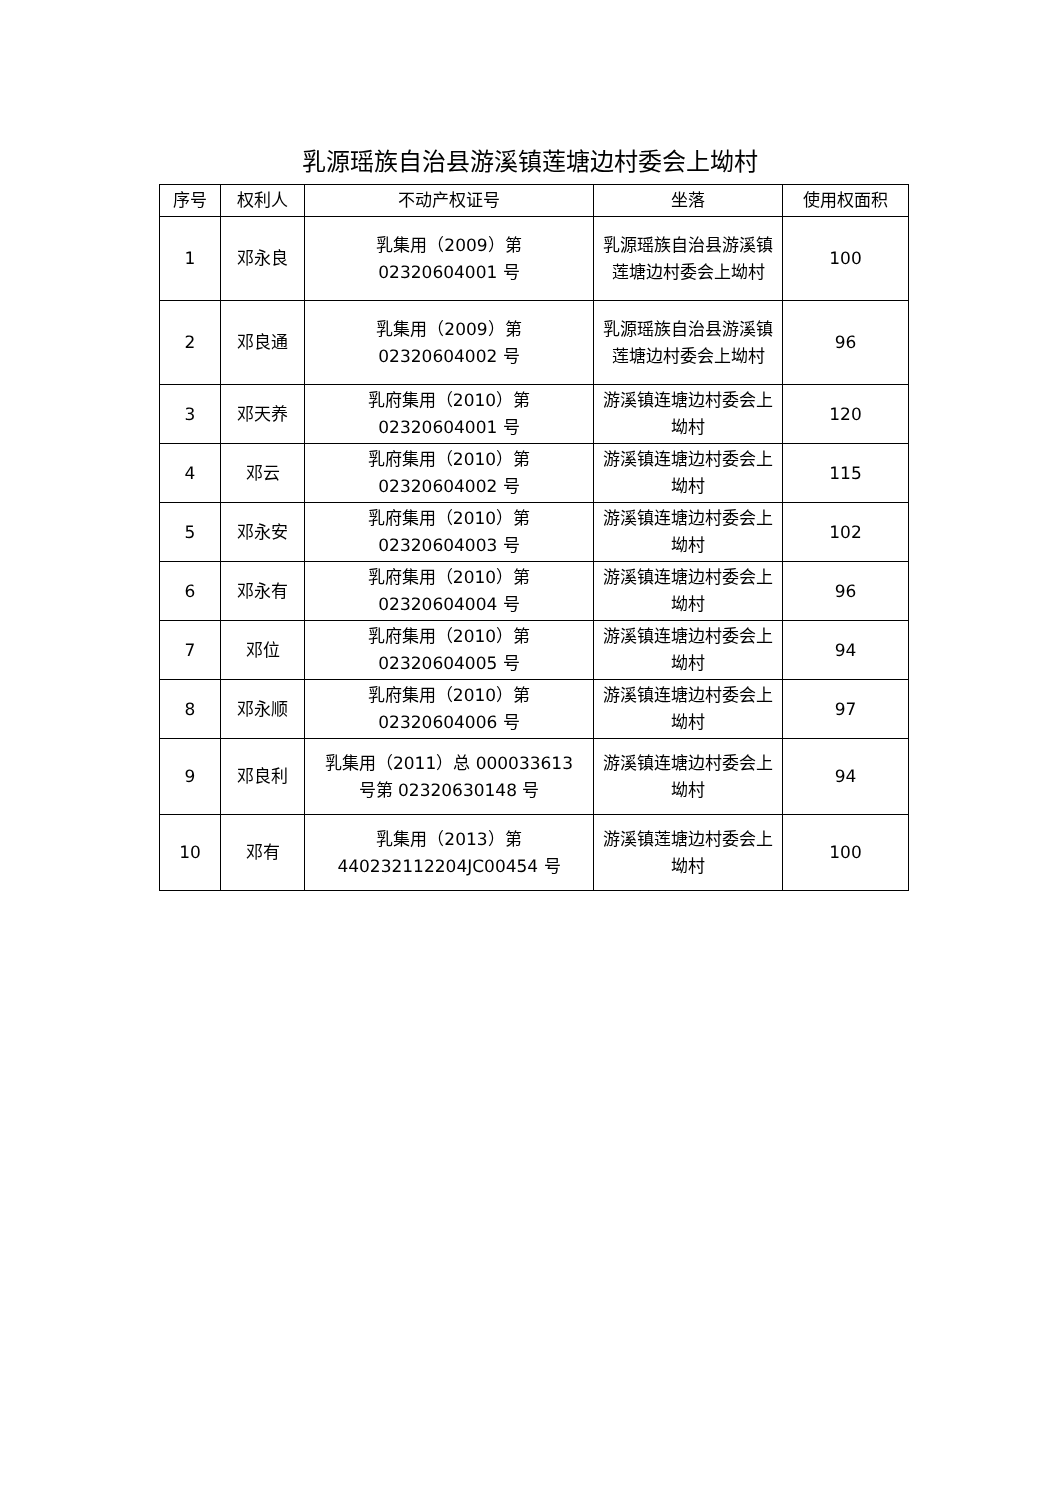乳源瑶族自治县游溪镇莲塘边村委会上坳村
| 序号 | 权利人 | 不动产权证号 | 坐落 | 使用权面积 |
| --- | --- | --- | --- | --- |
| 1 | 邓永良 | 乳集用（2009）第 02320604001 号 | 乳源瑶族自治县游溪镇莲塘边村委会上坳村 | 100 |
| 2 | 邓良通 | 乳集用（2009）第 02320604002 号 | 乳源瑶族自治县游溪镇莲塘边村委会上坳村 | 96 |
| 3 | 邓天养 | 乳府集用（2010）第 02320604001 号 | 游溪镇连塘边村委会上坳村 | 120 |
| 4 | 邓云 | 乳府集用（2010）第 02320604002 号 | 游溪镇连塘边村委会上坳村 | 115 |
| 5 | 邓永安 | 乳府集用（2010）第 02320604003 号 | 游溪镇连塘边村委会上坳村 | 102 |
| 6 | 邓永有 | 乳府集用（2010）第 02320604004 号 | 游溪镇连塘边村委会上坳村 | 96 |
| 7 | 邓位 | 乳府集用（2010）第 02320604005 号 | 游溪镇连塘边村委会上坳村 | 94 |
| 8 | 邓永顺 | 乳府集用（2010）第 02320604006 号 | 游溪镇连塘边村委会上坳村 | 97 |
| 9 | 邓良利 | 乳集用（2011）总 000033613 号第 02320630148 号 | 游溪镇连塘边村委会上坳村 | 94 |
| 10 | 邓有 | 乳集用（2013）第 440232112204JC00454 号 | 游溪镇莲塘边村委会上坳村 | 100 |